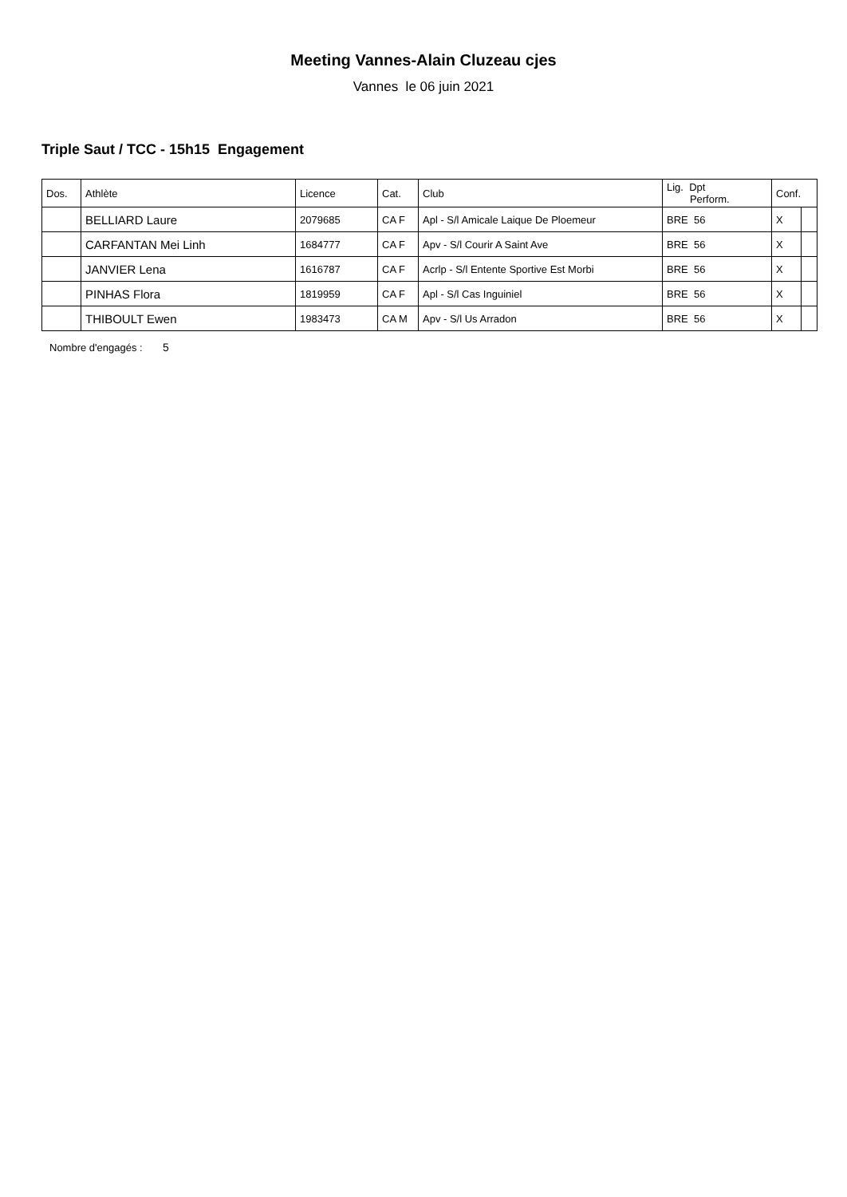Meeting Vannes-Alain Cluzeau cjes
Vannes le 06 juin 2021
Triple Saut / TCC - 15h15 Engagement
| Dos. | Athlète | Licence | Cat. | Club | Lig. Dpt Perform. | Conf. | |
| --- | --- | --- | --- | --- | --- | --- | --- |
| | BELLIARD Laure | 2079685 | CA F | Apl - S/l Amicale Laique De Ploemeur | BRE 56 | X | |
| | CARFANTAN Mei Linh | 1684777 | CA F | Apv - S/l Courir A Saint Ave | BRE 56 | X | |
| | JANVIER Lena | 1616787 | CA F | Acrlp - S/l Entente Sportive Est Morbi | BRE 56 | X | |
| | PINHAS Flora | 1819959 | CA F | Apl - S/l Cas Inguiniel | BRE 56 | X | |
| | THIBOULT Ewen | 1983473 | CA M | Apv - S/l Us Arradon | BRE 56 | X | |
Nombre d'engagés : 5